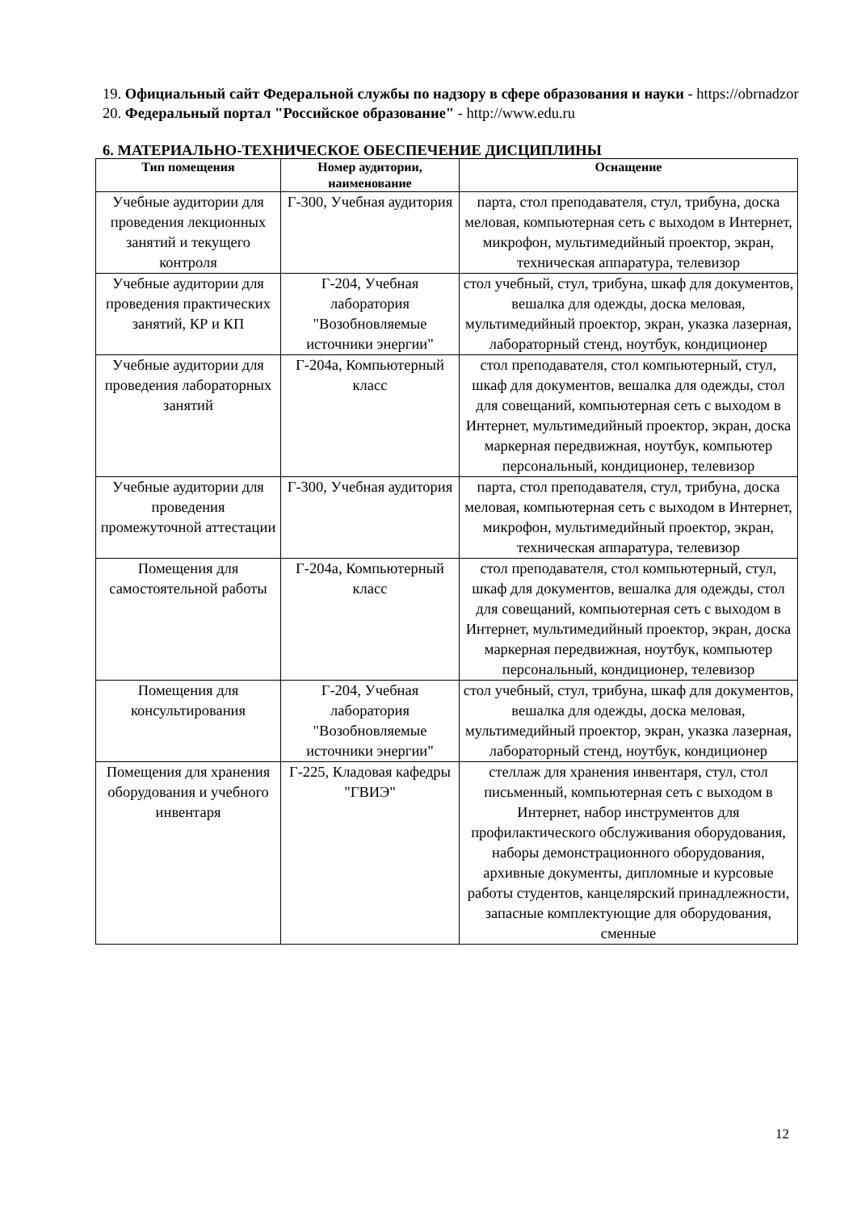19. Официальный сайт Федеральной службы по надзору в сфере образования и науки - https://obrnadzor
20. Федеральный портал "Российское образование" - http://www.edu.ru
6. МАТЕРИАЛЬНО-ТЕХНИЧЕСКОЕ ОБЕСПЕЧЕНИЕ ДИСЦИПЛИНЫ
| Тип помещения | Номер аудитории, наименование | Оснащение |
| --- | --- | --- |
| Учебные аудитории для проведения лекционных занятий и текущего контроля | Г-300, Учебная аудитория | парта, стол преподавателя, стул, трибуна, доска меловая, компьютерная сеть с выходом в Интернет, микрофон, мультимедийный проектор, экран, техническая аппаратура, телевизор |
| Учебные аудитории для проведения практических занятий, КР и КП | Г-204, Учебная лаборатория "Возобновляемые источники энергии" | стол учебный, стул, трибуна, шкаф для документов, вешалка для одежды, доска меловая, мультимедийный проектор, экран, указка лазерная, лабораторный стенд, ноутбук, кондиционер |
| Учебные аудитории для проведения лабораторных занятий | Г-204а, Компьютерный класс | стол преподавателя, стол компьютерный, стул, шкаф для документов, вешалка для одежды, стол для совещаний, компьютерная сеть с выходом в Интернет, мультимедийный проектор, экран, доска маркерная передвижная, ноутбук, компьютер персональный, кондиционер, телевизор |
| Учебные аудитории для проведения промежуточной аттестации | Г-300, Учебная аудитория | парта, стол преподавателя, стул, трибуна, доска меловая, компьютерная сеть с выходом в Интернет, микрофон, мультимедийный проектор, экран, техническая аппаратура, телевизор |
| Помещения для самостоятельной работы | Г-204а, Компьютерный класс | стол преподавателя, стол компьютерный, стул, шкаф для документов, вешалка для одежды, стол для совещаний, компьютерная сеть с выходом в Интернет, мультимедийный проектор, экран, доска маркерная передвижная, ноутбук, компьютер персональный, кондиционер, телевизор |
| Помещения для консультирования | Г-204, Учебная лаборатория "Возобновляемые источники энергии" | стол учебный, стул, трибуна, шкаф для документов, вешалка для одежды, доска меловая, мультимедийный проектор, экран, указка лазерная, лабораторный стенд, ноутбук, кондиционер |
| Помещения для хранения оборудования и учебного инвентаря | Г-225, Кладовая кафедры "ГВИЭ" | стеллаж для хранения инвентаря, стул, стол письменный, компьютерная сеть с выходом в Интернет, набор инструментов для профилактического обслуживания оборудования, наборы демонстрационного оборудования, архивные документы, дипломные и курсовые работы студентов, канцелярский принадлежности, запасные комплектующие для оборудования, сменные |
12